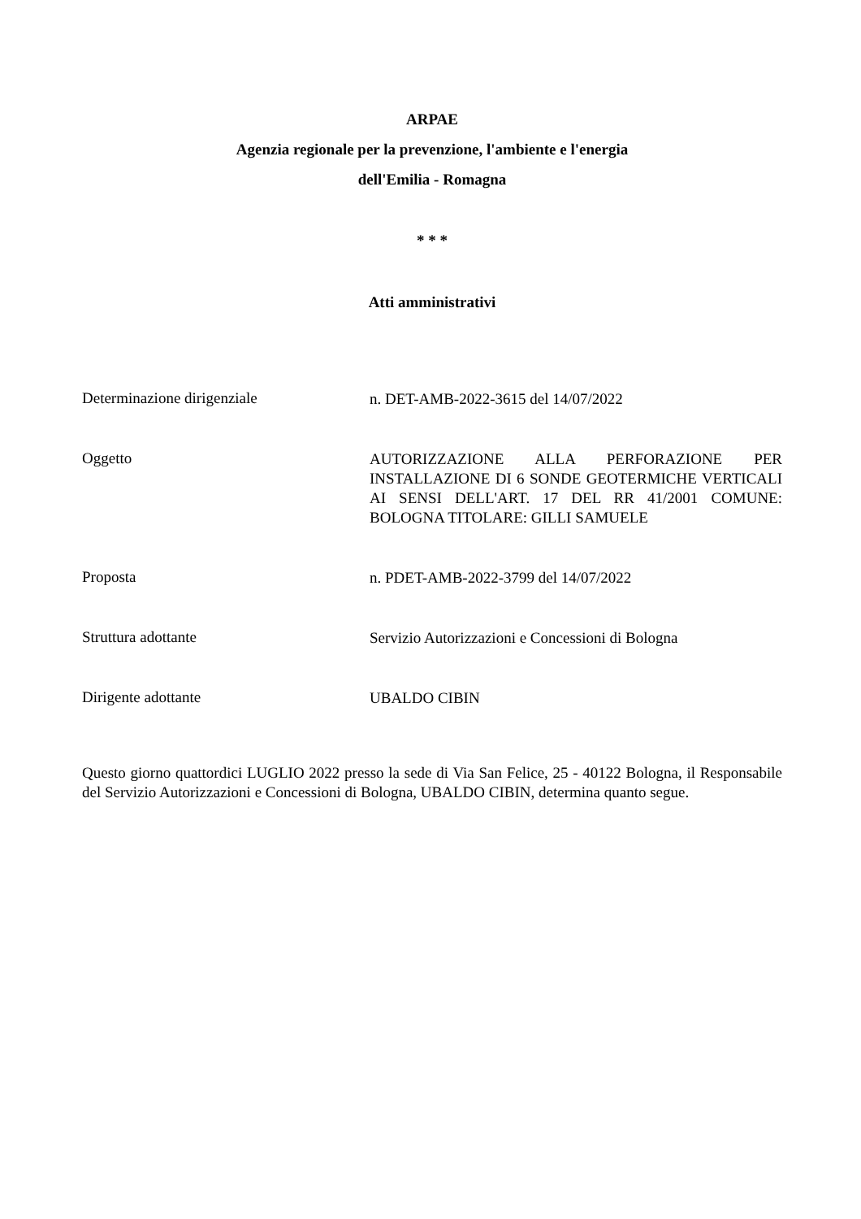ARPAE
Agenzia regionale per la prevenzione, l'ambiente e l'energia
dell'Emilia - Romagna
* * *
Atti amministrativi
Determinazione dirigenziale
n. DET-AMB-2022-3615 del 14/07/2022
Oggetto
AUTORIZZAZIONE ALLA PERFORAZIONE PER INSTALLAZIONE DI 6 SONDE GEOTERMICHE VERTICALI AI SENSI DELL'ART. 17 DEL RR 41/2001 COMUNE: BOLOGNA TITOLARE: GILLI SAMUELE
Proposta
n. PDET-AMB-2022-3799 del 14/07/2022
Struttura adottante
Servizio Autorizzazioni e Concessioni di Bologna
Dirigente adottante
UBALDO CIBIN
Questo giorno quattordici LUGLIO 2022 presso la sede di Via San Felice, 25 - 40122 Bologna, il Responsabile del Servizio Autorizzazioni e Concessioni di Bologna, UBALDO CIBIN, determina quanto segue.